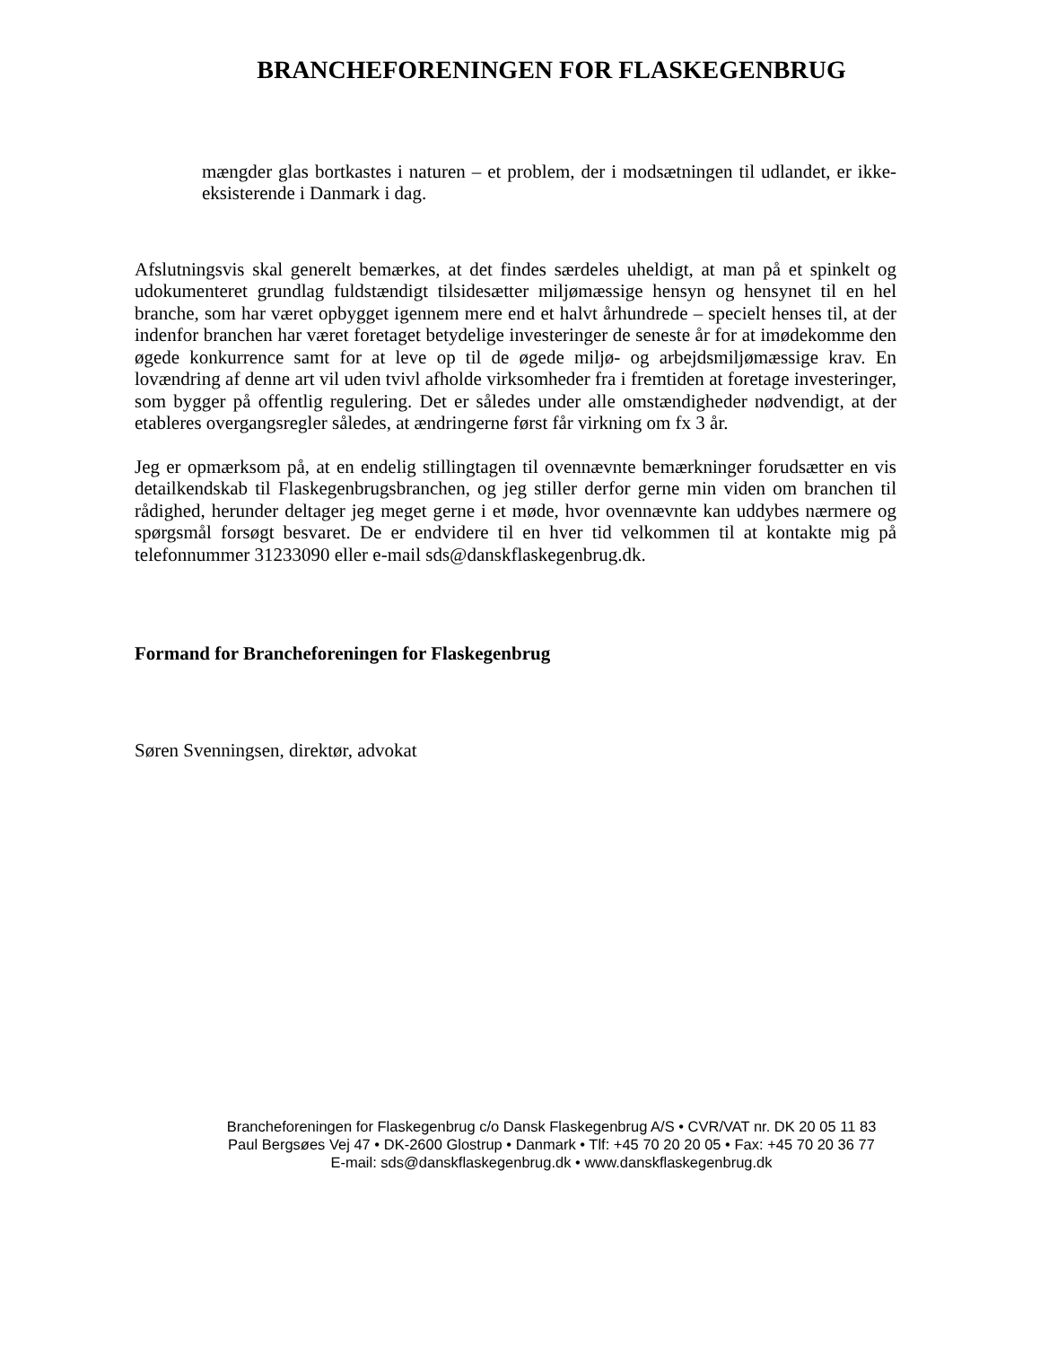BRANCHEFORENINGEN FOR FLASKEGENBRUG
mængder glas bortkastes i naturen – et problem, der i modsætningen til udlandet, er ikke-eksisterende i Danmark i dag.
Afslutningsvis skal generelt bemærkes, at det findes særdeles uheldigt, at man på et spinkelt og udokumenteret grundlag fuldstændigt tilsidesætter miljømæssige hensyn og hensynet til en hel branche, som har været opbygget igennem mere end et halvt århundrede – specielt henses til, at der indenfor branchen har været foretaget betydelige investeringer de seneste år for at imødekomme den øgede konkurrence samt for at leve op til de øgede miljø- og arbejdsmiljømæssige krav. En lovændring af denne art vil uden tvivl afholde virksomheder fra i fremtiden at foretage investeringer, som bygger på offentlig regulering. Det er således under alle omstændigheder nødvendigt, at der etableres overgangsregler således, at ændringerne først får virkning om fx 3 år.
Jeg er opmærksom på, at en endelig stillingtagen til ovennævnte bemærkninger forudsætter en vis detailkendskab til Flaskegenbrugsbranchen, og jeg stiller derfor gerne min viden om branchen til rådighed, herunder deltager jeg meget gerne i et møde, hvor ovennævnte kan uddybes nærmere og spørgsmål forsøgt besvaret. De er endvidere til en hver tid velkommen til at kontakte mig på telefonnummer 31233090 eller e-mail sds@danskflaskegenbrug.dk.
Formand for Brancheforeningen for Flaskegenbrug
Søren Svenningsen, direktør, advokat
Brancheforeningen for Flaskegenbrug c/o Dansk Flaskegenbrug A/S • CVR/VAT nr. DK 20 05 11 83
Paul Bergsøes Vej 47 • DK-2600 Glostrup • Danmark • Tlf: +45 70 20 20 05 • Fax: +45 70 20 36 77
E-mail: sds@danskflaskegenbrug.dk • www.danskflaskegenbrug.dk